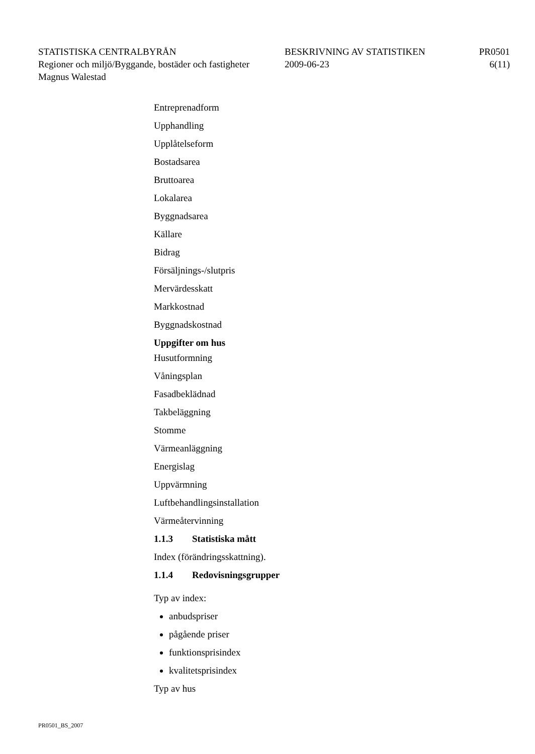STATISTISKA CENTRALBYRÅN BESKRIVNING AV STATISTIKEN PR0501
Regioner och miljö/Byggande, bostäder och fastigheter
2009-06-23 6(11)
Magnus Walestad
Entreprenadform
Upphandling
Upplåtelseform
Bostadsarea
Bruttoarea
Lokalarea
Byggnadsarea
Källare
Bidrag
Försäljnings-/slutpris
Mervärdesskatt
Markkostnad
Byggnadskostnad
Uppgifter om hus
Husutformning
Våningsplan
Fasadbeklädnad
Takbeläggning
Stomme
Värmeanläggning
Energislag
Uppvärmning
Luftbehandlingsinstallation
Värmeåtervinning
1.1.3 Statistiska mått
Index (förändringsskattning).
1.1.4 Redovisningsgrupper
Typ av index:
anbudspriser
pågående priser
funktionsprisindex
kvalitetsprisindex
Typ av hus
PR0501_BS_2007